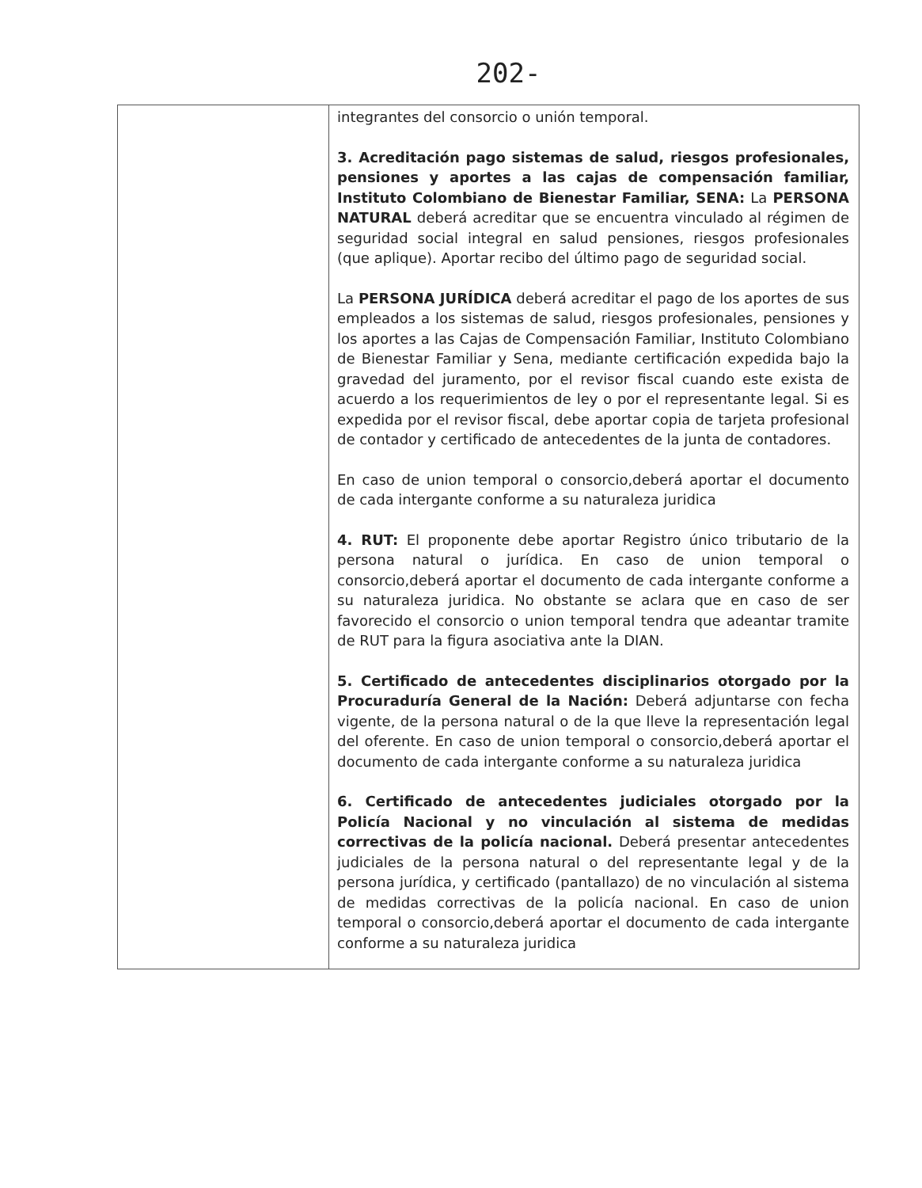202-
| | integrantes del consorcio o unión temporal. 3. Acreditación pago sistemas de salud, riesgos profesionales, pensiones y aportes a las cajas de compensación familiar, Instituto Colombiano de Bienestar Familiar, SENA: La PERSONA NATURAL deberá acreditar que se encuentra vinculado al régimen de seguridad social integral en salud pensiones, riesgos profesionales (que aplique). Aportar recibo del último pago de seguridad social. La PERSONA JURÍDICA deberá acreditar el pago de los aportes de sus empleados a los sistemas de salud, riesgos profesionales, pensiones y los aportes a las Cajas de Compensación Familiar, Instituto Colombiano de Bienestar Familiar y Sena, mediante certificación expedida bajo la gravedad del juramento, por el revisor fiscal cuando este exista de acuerdo a los requerimientos de ley o por el representante legal. Si es expedida por el revisor fiscal, debe aportar copia de tarjeta profesional de contador y certificado de antecedentes de la junta de contadores. En caso de union temporal o consorcio,deberá aportar el documento de cada intergante conforme a su naturaleza juridica 4. RUT: El proponente debe aportar Registro único tributario de la persona natural o jurídica. En caso de union temporal o consorcio,deberá aportar el documento de cada intergante conforme a su naturaleza juridica. No obstante se aclara que en caso de ser favorecido el consorcio o union temporal tendra que adeantar tramite de RUT para la figura asociativa ante la DIAN. 5. Certificado de antecedentes disciplinarios otorgado por la Procuraduría General de la Nación: Deberá adjuntarse con fecha vigente, de la persona natural o de la que lleve la representación legal del oferente. En caso de union temporal o consorcio,deberá aportar el documento de cada intergante conforme a su naturaleza juridica 6. Certificado de antecedentes judiciales otorgado por la Policía Nacional y no vinculación al sistema de medidas correctivas de la policía nacional. Deberá presentar antecedentes judiciales de la persona natural o del representante legal y de la persona jurídica, y certificado (pantallazo) de no vinculación al sistema de medidas correctivas de la policía nacional. En caso de union temporal o consorcio,deberá aportar el documento de cada intergante conforme a su naturaleza juridica |